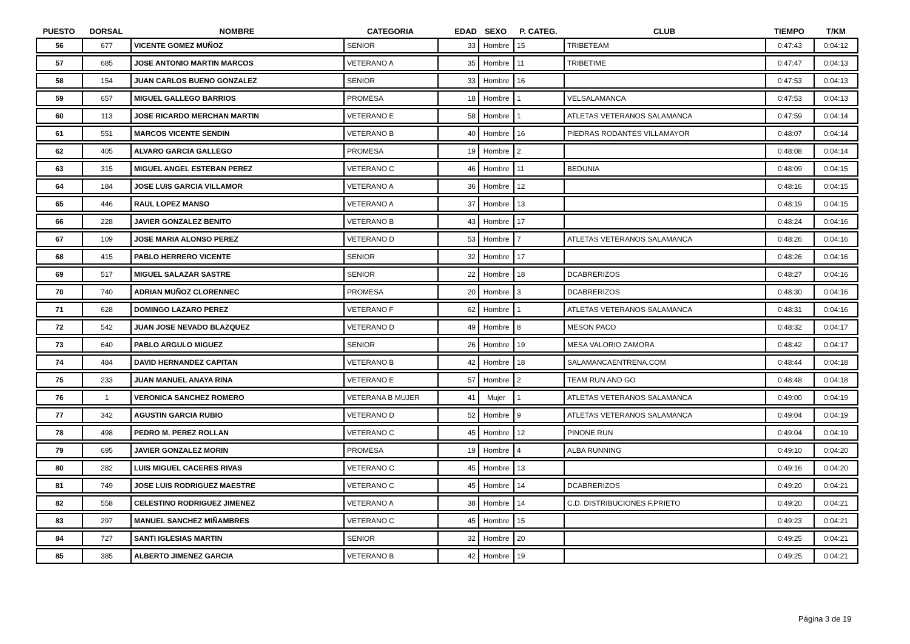| PUESTO | DORSAL | NOMBRE | CATEGORIA | EDAD | SEXO | P. CATEG. | CLUB | TIEMPO | T/KM |
| --- | --- | --- | --- | --- | --- | --- | --- | --- | --- |
| 56 | 677 | VICENTE GOMEZ MUÑOZ | SENIOR | 33 | Hombre | 15 | TRIBETEAM | 0:47:43 | 0:04:12 |
| 57 | 685 | JOSE ANTONIO MARTIN MARCOS | VETERANO A | 35 | Hombre | 11 | TRIBETIME | 0:47:47 | 0:04:13 |
| 58 | 154 | JUAN CARLOS BUENO GONZALEZ | SENIOR | 33 | Hombre | 16 | | 0:47:53 | 0:04:13 |
| 59 | 657 | MIGUEL GALLEGO BARRIOS | PROMESA | 18 | Hombre | 1 | VELSALAMANCA | 0:47:53 | 0:04:13 |
| 60 | 113 | JOSE RICARDO MERCHAN MARTIN | VETERANO E | 58 | Hombre | 1 | ATLETAS VETERANOS SALAMANCA | 0:47:59 | 0:04:14 |
| 61 | 551 | MARCOS VICENTE SENDIN | VETERANO B | 40 | Hombre | 16 | PIEDRAS RODANTES VILLAMAYOR | 0:48:07 | 0:04:14 |
| 62 | 405 | ALVARO GARCIA GALLEGO | PROMESA | 19 | Hombre | 2 | | 0:48:08 | 0:04:14 |
| 63 | 315 | MIGUEL ANGEL ESTEBAN PEREZ | VETERANO C | 46 | Hombre | 11 | BEDUNIA | 0:48:09 | 0:04:15 |
| 64 | 184 | JOSE LUIS GARCIA VILLAMOR | VETERANO A | 36 | Hombre | 12 | | 0:48:16 | 0:04:15 |
| 65 | 446 | RAUL LOPEZ MANSO | VETERANO A | 37 | Hombre | 13 | | 0:48:19 | 0:04:15 |
| 66 | 228 | JAVIER GONZALEZ BENITO | VETERANO B | 43 | Hombre | 17 | | 0:48:24 | 0:04:16 |
| 67 | 109 | JOSE MARIA ALONSO PEREZ | VETERANO D | 53 | Hombre | 7 | ATLETAS VETERANOS SALAMANCA | 0:48:26 | 0:04:16 |
| 68 | 415 | PABLO HERRERO VICENTE | SENIOR | 32 | Hombre | 17 | | 0:48:26 | 0:04:16 |
| 69 | 517 | MIGUEL SALAZAR SASTRE | SENIOR | 22 | Hombre | 18 | DCABRERIZOS | 0:48:27 | 0:04:16 |
| 70 | 740 | ADRIAN MUÑOZ CLORENNEC | PROMESA | 20 | Hombre | 3 | DCABRERIZOS | 0:48:30 | 0:04:16 |
| 71 | 628 | DOMINGO LAZARO PEREZ | VETERANO F | 62 | Hombre | 1 | ATLETAS VETERANOS SALAMANCA | 0:48:31 | 0:04:16 |
| 72 | 542 | JUAN JOSE NEVADO BLAZQUEZ | VETERANO D | 49 | Hombre | 8 | MESON PACO | 0:48:32 | 0:04:17 |
| 73 | 640 | PABLO ARGULO MIGUEZ | SENIOR | 26 | Hombre | 19 | MESA VALORIO ZAMORA | 0:48:42 | 0:04:17 |
| 74 | 484 | DAVID HERNANDEZ CAPITAN | VETERANO B | 42 | Hombre | 18 | SALAMANCAENTRENA.COM | 0:48:44 | 0:04:18 |
| 75 | 233 | JUAN MANUEL ANAYA RINA | VETERANO E | 57 | Hombre | 2 | TEAM RUN AND GO | 0:48:48 | 0:04:18 |
| 76 | 1 | VERONICA SANCHEZ ROMERO | VETERANA B MUJER | 41 | Mujer | 1 | ATLETAS VETERANOS SALAMANCA | 0:49:00 | 0:04:19 |
| 77 | 342 | AGUSTIN GARCIA RUBIO | VETERANO D | 52 | Hombre | 9 | ATLETAS VETERANOS SALAMANCA | 0:49:04 | 0:04:19 |
| 78 | 498 | PEDRO M. PEREZ ROLLAN | VETERANO C | 45 | Hombre | 12 | PINONE RUN | 0:49:04 | 0:04:19 |
| 79 | 695 | JAVIER GONZALEZ MORIN | PROMESA | 19 | Hombre | 4 | ALBA RUNNING | 0:49:10 | 0:04:20 |
| 80 | 282 | LUIS MIGUEL CACERES RIVAS | VETERANO C | 45 | Hombre | 13 | | 0:49:16 | 0:04:20 |
| 81 | 749 | JOSE LUIS RODRIGUEZ MAESTRE | VETERANO C | 45 | Hombre | 14 | DCABRERIZOS | 0:49:20 | 0:04:21 |
| 82 | 558 | CELESTINO RODRIGUEZ JIMENEZ | VETERANO A | 38 | Hombre | 14 | C.D. DISTRIBUCIONES F.PRIETO | 0:49:20 | 0:04:21 |
| 83 | 297 | MANUEL SANCHEZ MIÑAMBRES | VETERANO C | 45 | Hombre | 15 | | 0:49:23 | 0:04:21 |
| 84 | 727 | SANTI IGLESIAS MARTIN | SENIOR | 32 | Hombre | 20 | | 0:49:25 | 0:04:21 |
| 85 | 385 | ALBERTO JIMENEZ GARCIA | VETERANO B | 42 | Hombre | 19 | | 0:49:25 | 0:04:21 |
Página 3 de 19